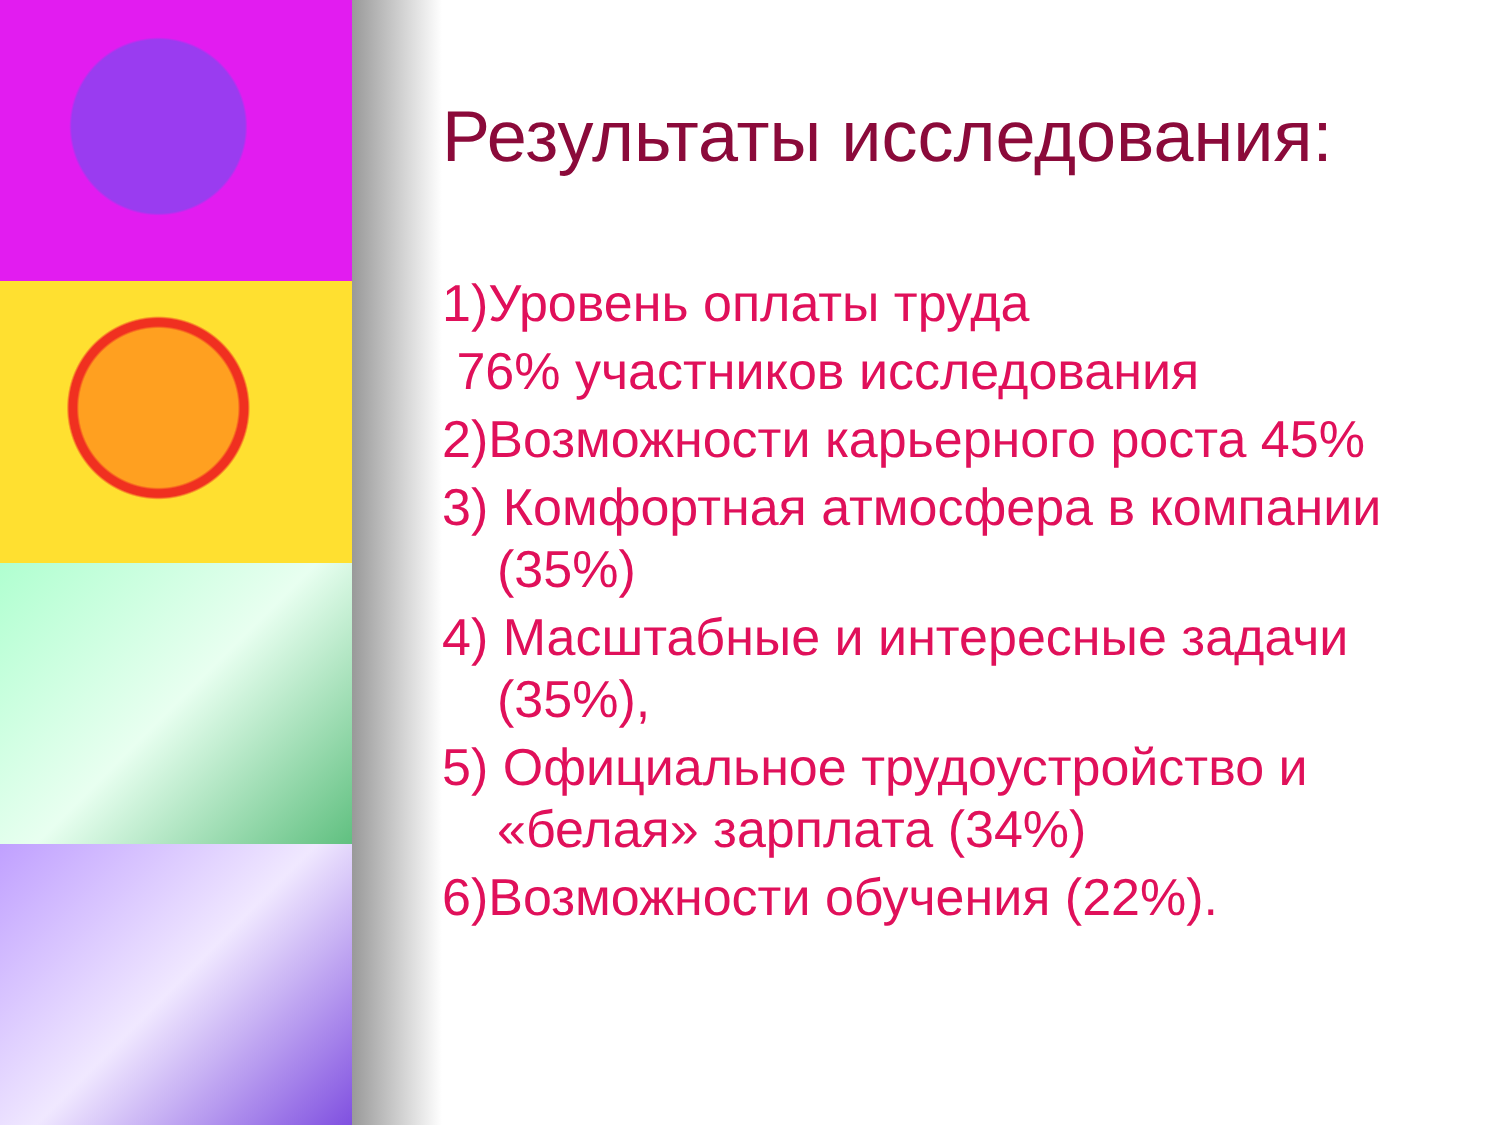Результаты исследования:
1)Уровень оплаты труда
76% участников исследования
2)Возможности карьерного роста 45%
3) Комфортная атмосфера в компании (35%)
4) Масштабные и интересные задачи (35%),
5) Официальное трудоустройство и «белая» зарплата (34%)
6)Возможности обучения (22%).